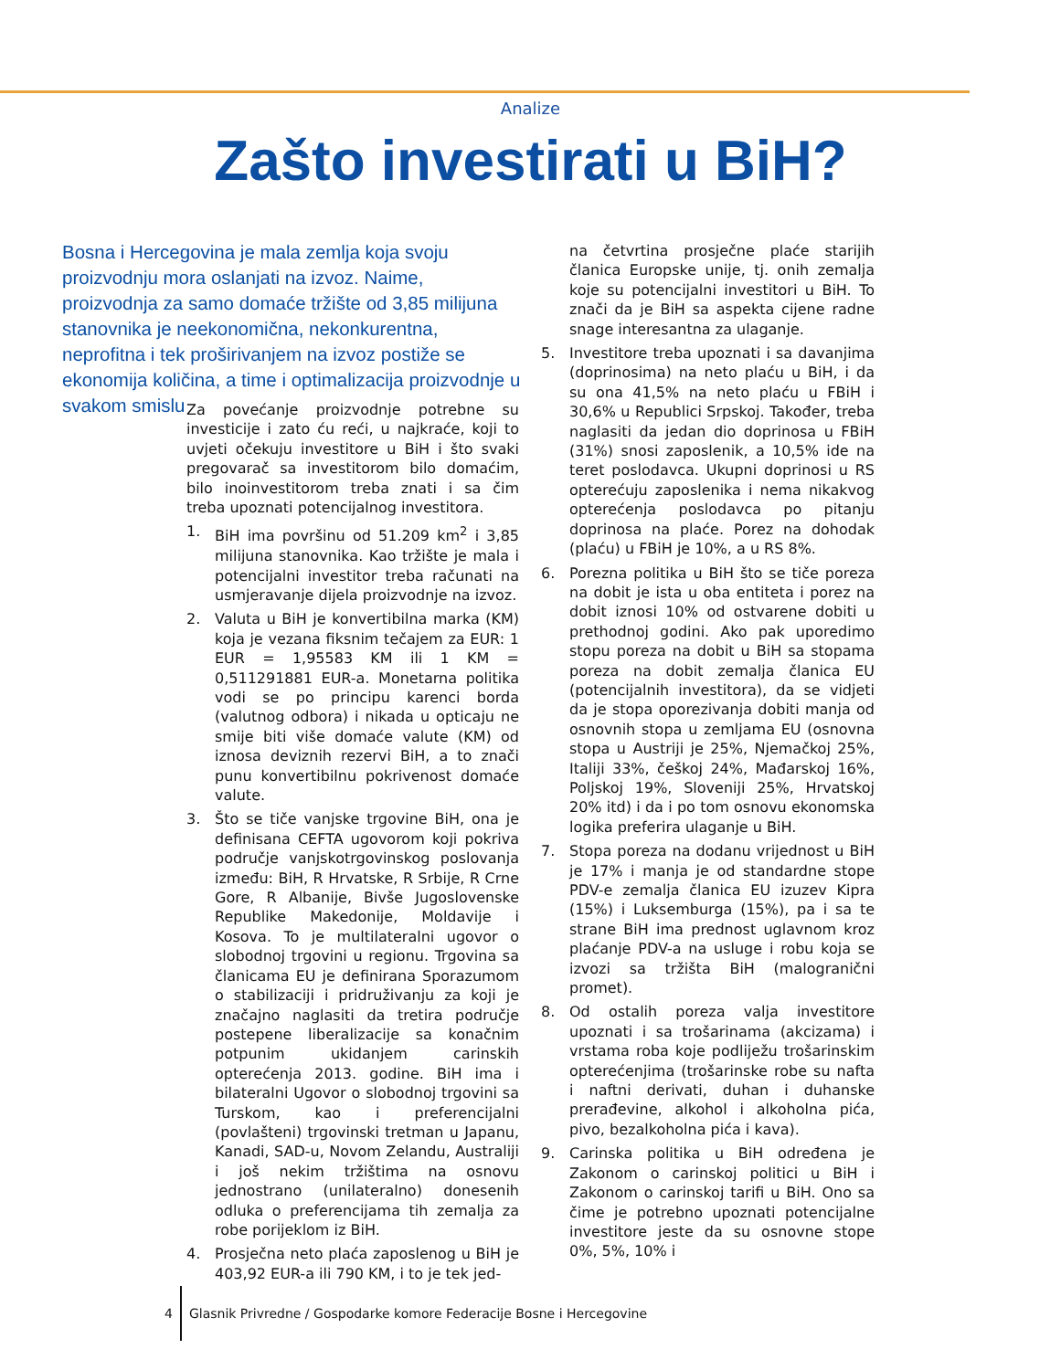Analize
Zašto investirati u BiH?
Bosna i Hercegovina je mala zemlja koja svoju proizvodnju mora oslanjati na izvoz. Naime, proizvodnja za samo domaće tržište od 3,85 milijuna stanovnika je neekonomična, nekonkurentna, neprofitna i tek proširivanjem na izvoz postiže se ekonomija količina, a time i optimalizacija proizvodnje u svakom smislu
Za povećanje proizvodnje potrebne su investicije i zato ću reći, u najkraće, koji to uvjeti očekuju investitore u BiH i što svaki pregovarač sa investitorom bilo domaćim, bilo inoinvestitorom treba znati i sa čim treba upoznati potencijalnog investitora.
1. BiH ima površinu od 51.209 km<sup>2</sup> i 3,85 milijuna stanovnika. Kao tržište je mala i potencijalni investitor treba računati na usmjeravanje dijela proizvodnje na izvoz.
2. Valuta u BiH je konvertibilna marka (KM) koja je vezana fiksnim tečajem za EUR: 1 EUR = 1,95583 KM ili 1 KM = 0,511291881 EUR-a. Monetarna politika vodi se po principu karenci borda (valutnog odbora) i nikada u opticaju ne smije biti više domaće valute (KM) od iznosa deviznih rezervi BiH, a to znači punu konvertibilnu pokrivenost domaće valute.
3. Što se tiče vanjske trgovine BiH, ona je definisana CEFTA ugovorom koji pokriva područje vanjskotrgovinskog poslovanja između: BiH, R Hrvatske, R Srbije, R Crne Gore, R Albanije, Bivše Jugoslovenske Republike Makedonije, Moldavije i Kosova. To je multilateralni ugovor o slobodnoj trgovini u regionu. Trgovina sa članicama EU je definirana Sporazumom o stabilizaciji i pridruživanju za koji je značajno naglasiti da tretira područje postepene liberalizacije sa konačnim potpunim ukidanjem carinskih opterećenja 2013. godine. BiH ima i bilateralni Ugovor o slobodnoj trgovini sa Turskom, kao i preferencijalni (povlašteni) trgovinski tretman u Japanu, Kanadi, SAD-u, Novom Zelandu, Australiji i još nekim tržištima na osnovu jednostrano (unilateralno) donesenih odluka o preferencijama tih zemalja za robe porijeklom iz BiH.
4. Prosječna neto plaća zaposlenog u BiH je 403,92 EUR-a ili 790 KM, i to je tek jed-
na četvrtina prosječne plaće starijih članica Europske unije, tj. onih zemalja koje su potencijalni investitori u BiH. To znači da je BiH sa aspekta cijene radne snage interesantna za ulaganje.
5. Investitore treba upoznati i sa davanjima (doprinosima) na neto plaću u BiH, i da su ona 41,5% na neto plaću u FBiH i 30,6% u Republici Srpskoj. Također, treba naglasiti da jedan dio doprinosa u FBiH (31%) snosi zaposlenik, a 10,5% ide na teret poslodavca. Ukupni doprinosi u RS opterećuju zaposlenika i nema nikakvog opterećenja poslodavca po pitanju doprinosa na plaće. Porez na dohodak (plaću) u FBiH je 10%, a u RS 8%.
6. Porezna politika u BiH što se tiče poreza na dobit je ista u oba entiteta i porez na dobit iznosi 10% od ostvarene dobiti u prethodnoj godini. Ako pak uporedimo stopu poreza na dobit u BiH sa stopama poreza na dobit zemalja članica EU (potencijalnih investitora), da se vidjeti da je stopa oporezivanja dobiti manja od osnovnih stopa u zemljama EU (osnovna stopa u Austriji je 25%, Njemačkoj 25%, Italiji 33%, češkoj 24%, Mađarskoj 16%, Poljskoj 19%, Sloveniji 25%, Hrvatskoj 20% itd) i da i po tom osnovu ekonomska logika preferira ulaganje u BiH.
7. Stopa poreza na dodanu vrijednost u BiH je 17% i manja je od standardne stope PDV-e zemalja članica EU izuzev Kipra (15%) i Luksemburga (15%), pa i sa te strane BiH ima prednost uglavnom kroz plaćanje PDV-a na usluge i robu koja se izvozi sa tržišta BiH (malogranični promet).
8. Od ostalih poreza valja investitore upoznati i sa trošarinama (akcizama) i vrstama roba koje podliježu trošarinskim opterećenjima (trošarinske robe su nafta i naftni derivati, duhan i duhanske prerađevine, alkohol i alkoholna pića, pivo, bezalkoholna pića i kava).
9. Carinska politika u BiH određena je Zakonom o carinskoj politici u BiH i Zakonom o carinskoj tarifi u BiH. Ono sa čime je potrebno upoznati potencijalne investitore jeste da su osnovne stope 0%, 5%, 10% i
4
Glasnik Privredne / Gospodarke komore Federacije Bosne i Hercegovine